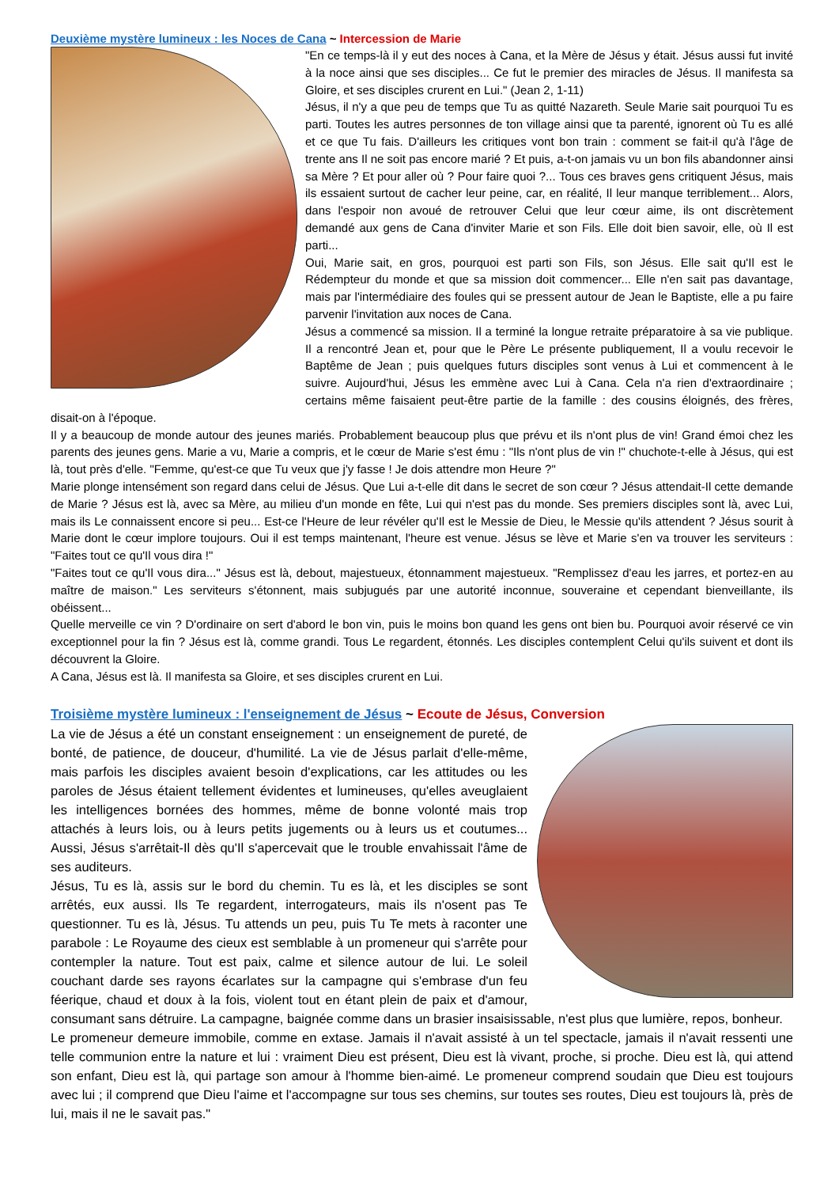Deuxième mystère lumineux : les Noces de Cana ~ Intercession de Marie
"En ce temps-là il y eut des noces à Cana, et la Mère de Jésus y était. Jésus aussi fut invité à la noce ainsi que ses disciples... Ce fut le premier des miracles de Jésus. Il manifesta sa Gloire, et ses disciples crurent en Lui." (Jean 2, 1-11)
Jésus, il n'y a que peu de temps que Tu as quitté Nazareth. Seule Marie sait pourquoi Tu es parti. Toutes les autres personnes de ton village ainsi que ta parenté, ignorent où Tu es allé et ce que Tu fais. D'ailleurs les critiques vont bon train : comment se fait-il qu'à l'âge de trente ans Il ne soit pas encore marié ? Et puis, a-t-on jamais vu un bon fils abandonner ainsi sa Mère ? Et pour aller où ? Pour faire quoi ?... Tous ces braves gens critiquent Jésus, mais ils essaient surtout de cacher leur peine, car, en réalité, Il leur manque terriblement... Alors, dans l'espoir non avoué de retrouver Celui que leur cœur aime, ils ont discrètement demandé aux gens de Cana d'inviter Marie et son Fils. Elle doit bien savoir, elle, où Il est parti...
Oui, Marie sait, en gros, pourquoi est parti son Fils, son Jésus. Elle sait qu'Il est le Rédempteur du monde et que sa mission doit commencer... Elle n'en sait pas davantage, mais par l'intermédiaire des foules qui se pressent autour de Jean le Baptiste, elle a pu faire parvenir l'invitation aux noces de Cana.
Jésus a commencé sa mission. Il a terminé la longue retraite préparatoire à sa vie publique. Il a rencontré Jean et, pour que le Père Le présente publiquement, Il a voulu recevoir le Baptême de Jean ; puis quelques futurs disciples sont venus à Lui et commencent à le suivre. Aujourd'hui, Jésus les emmène avec Lui à Cana. Cela n'a rien d'extraordinaire ; certains même faisaient peut-être partie de la famille : des cousins éloignés, des frères, disait-on à l'époque.
Il y a beaucoup de monde autour des jeunes mariés. Probablement beaucoup plus que prévu et ils n'ont plus de vin! Grand émoi chez les parents des jeunes gens. Marie a vu, Marie a compris, et le cœur de Marie s'est ému : "Ils n'ont plus de vin !" chuchote-t-elle à Jésus, qui est là, tout près d'elle. "Femme, qu'est-ce que Tu veux que j'y fasse ! Je dois attendre mon Heure ?"
Marie plonge intensément son regard dans celui de Jésus. Que Lui a-t-elle dit dans le secret de son cœur ? Jésus attendait-Il cette demande de Marie ? Jésus est là, avec sa Mère, au milieu d'un monde en fête, Lui qui n'est pas du monde. Ses premiers disciples sont là, avec Lui, mais ils Le connaissent encore si peu... Est-ce l'Heure de leur révéler qu'Il est le Messie de Dieu, le Messie qu'ils attendent ? Jésus sourit à Marie dont le cœur implore toujours. Oui il est temps maintenant, l'heure est venue. Jésus se lève et Marie s'en va trouver les serviteurs : "Faites tout ce qu'Il vous dira !"
"Faites tout ce qu'Il vous dira..." Jésus est là, debout, majestueux, étonnamment majestueux. "Remplissez d'eau les jarres, et portez-en au maître de maison." Les serviteurs s'étonnent, mais subjugués par une autorité inconnue, souveraine et cependant bienveillante, ils obéissent...
Quelle merveille ce vin ? D'ordinaire on sert d'abord le bon vin, puis le moins bon quand les gens ont bien bu. Pourquoi avoir réservé ce vin exceptionnel pour la fin ? Jésus est là, comme grandi. Tous Le regardent, étonnés. Les disciples contemplent Celui qu'ils suivent et dont ils découvrent la Gloire.
A Cana, Jésus est là. Il manifesta sa Gloire, et ses disciples crurent en Lui.
Troisième mystère lumineux : l'enseignement de Jésus ~ Ecoute de Jésus, Conversion
La vie de Jésus a été un constant enseignement : un enseignement de pureté, de bonté, de patience, de douceur, d'humilité. La vie de Jésus parlait d'elle-même, mais parfois les disciples avaient besoin d'explications, car les attitudes ou les paroles de Jésus étaient tellement évidentes et lumineuses, qu'elles aveuglaient les intelligences bornées des hommes, même de bonne volonté mais trop attachés à leurs lois, ou à leurs petits jugements ou à leurs us et coutumes... Aussi, Jésus s'arrêtait-Il dès qu'Il s'apercevait que le trouble envahissait l'âme de ses auditeurs.
Jésus, Tu es là, assis sur le bord du chemin. Tu es là, et les disciples se sont arrêtés, eux aussi. Ils Te regardent, interrogateurs, mais ils n'osent pas Te questionner. Tu es là, Jésus. Tu attends un peu, puis Tu Te mets à raconter une parabole : Le Royaume des cieux est semblable à un promeneur qui s'arrête pour contempler la nature. Tout est paix, calme et silence autour de lui. Le soleil couchant darde ses rayons écarlates sur la campagne qui s'embrase d'un feu féerique, chaud et doux à la fois, violent tout en étant plein de paix et d'amour, consumant sans détruire. La campagne, baignée comme dans un brasier insaisissable, n'est plus que lumière, repos, bonheur.
Le promeneur demeure immobile, comme en extase. Jamais il n'avait assisté à un tel spectacle, jamais il n'avait ressenti une telle communion entre la nature et lui : vraiment Dieu est présent, Dieu est là vivant, proche, si proche. Dieu est là, qui attend son enfant, Dieu est là, qui partage son amour à l'homme bien-aimé. Le promeneur comprend soudain que Dieu est toujours avec lui ; il comprend que Dieu l'aime et l'accompagne sur tous ses chemins, sur toutes ses routes, Dieu est toujours là, près de lui, mais il ne le savait pas."